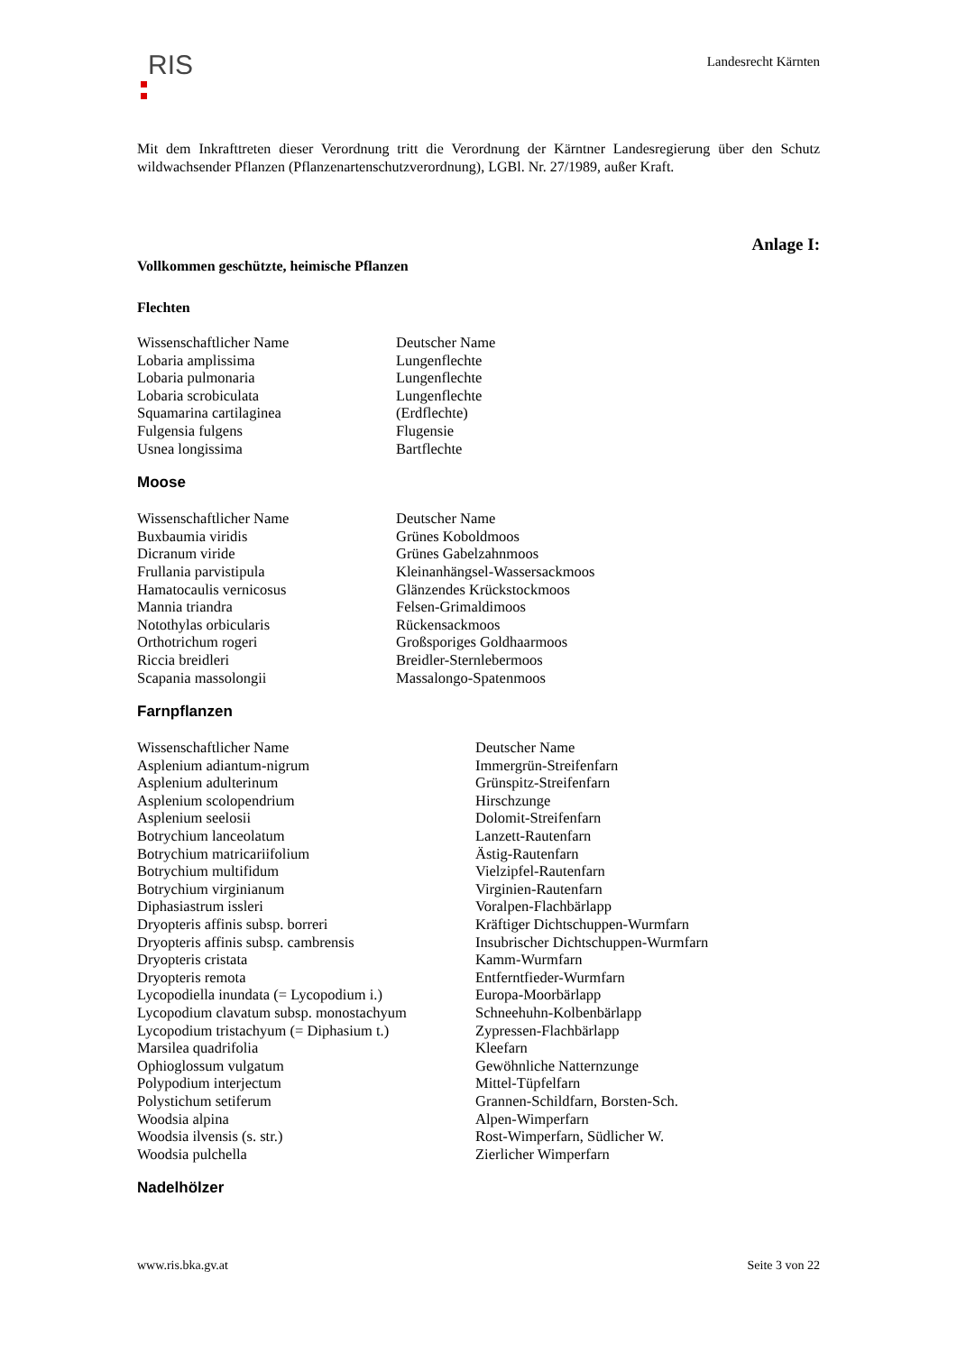RIS
Landesrecht Kärnten
Mit dem Inkrafttreten dieser Verordnung tritt die Verordnung der Kärntner Landesregierung über den Schutz wildwachsender Pflanzen (Pflanzenartenschutzverordnung), LGBl. Nr. 27/1989, außer Kraft.
Anlage I:
Vollkommen geschützte, heimische Pflanzen
Flechten
| Wissenschaftlicher Name | Deutscher Name |
| Lobaria amplissima | Lungenflechte |
| Lobaria pulmonaria | Lungenflechte |
| Lobaria scrobiculata | Lungenflechte |
| Squamarina cartilaginea | (Erdflechte) |
| Fulgensia fulgens | Flugensie |
| Usnea longissima | Bartflechte |
Moose
| Wissenschaftlicher Name | Deutscher Name |
| Buxbaumia viridis | Grünes Koboldmoos |
| Dicranum viride | Grünes Gabelzahnmoos |
| Frullania parvistipula | Kleinanhängsel-Wassersackmoos |
| Hamatocaulis vernicosus | Glänzendes Krückstockmoos |
| Mannia triandra | Felsen-Grimaldimoos |
| Notothylas orbicularis | Rückensackmoos |
| Orthotrichum rogeri | Großsporiges Goldhaarmoos |
| Riccia breidleri | Breidler-Sternlebermoos |
| Scapania massolongii | Massalongo-Spatenmoos |
Farnpflanzen
| Wissenschaftlicher Name | Deutscher Name |
| Asplenium adiantum-nigrum | Immergrün-Streifenfarn |
| Asplenium adulterinum | Grünspitz-Streifenfarn |
| Asplenium scolopendrium | Hirschzunge |
| Asplenium seelosii | Dolomit-Streifenfarn |
| Botrychium lanceolatum | Lanzett-Rautenfarn |
| Botrychium matricariifolium | Ästig-Rautenfarn |
| Botrychium multifidum | Vielzipfel-Rautenfarn |
| Botrychium virginianum | Virginien-Rautenfarn |
| Diphasiastrum issleri | Voralpen-Flachbärlapp |
| Dryopteris affinis subsp. borreri | Kräftiger Dichtschuppen-Wurmfarn |
| Dryopteris affinis subsp. cambrensis | Insubrischer Dichtschuppen-Wurmfarn |
| Dryopteris cristata | Kamm-Wurmfarn |
| Dryopteris remota | Entferntfieder-Wurmfarn |
| Lycopodiella inundata (= Lycopodium i.) | Europa-Moorbärlapp |
| Lycopodium clavatum subsp. monostachyum | Schneehuhn-Kolbenbärlapp |
| Lycopodium tristachyum (= Diphasium t.) | Zypressen-Flachbärlapp |
| Marsilea quadrifolia | Kleefarn |
| Ophioglossum vulgatum | Gewöhnliche Natternzunge |
| Polypodium interjectum | Mittel-Tüpfelfarn |
| Polystichum setiferum | Grannen-Schildfarn, Borsten-Sch. |
| Woodsia alpina | Alpen-Wimperfarn |
| Woodsia ilvensis (s. str.) | Rost-Wimperfarn, Südlicher W. |
| Woodsia pulchella | Zierlicher Wimperfarn |
Nadelhölzer
www.ris.bka.gv.at Seite 3 von 22